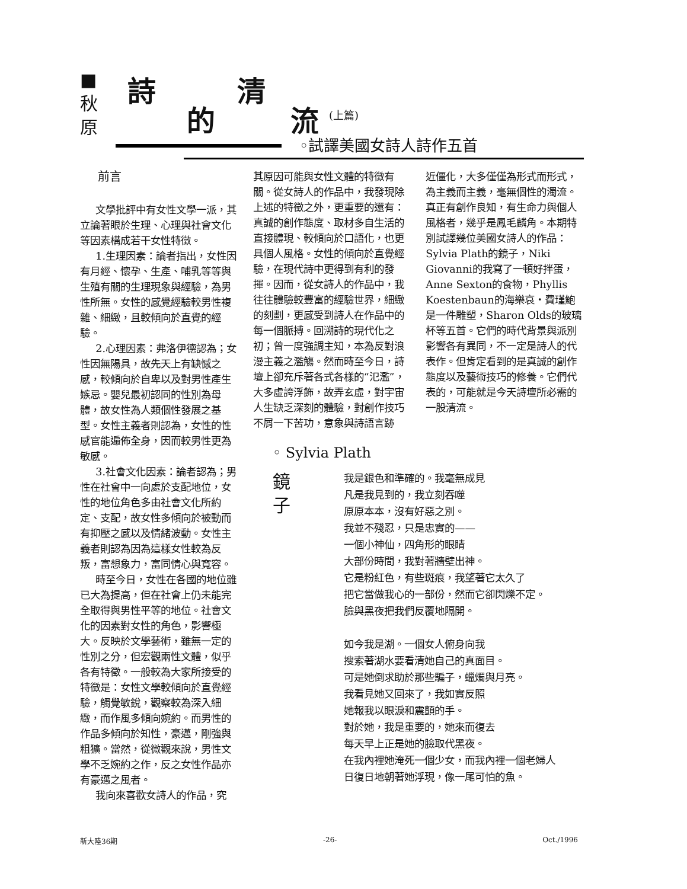■
秋
原
詩
的
清
流 (上篇)
◦試譯美國女詩人詩作五首
前言
文學批評中有女性文學一派，其立論著眼於生理、心理與社會文化等因素構成若干女性特徵。
1.生理因素：論者指出，女性因有月經、懷孕、生產、哺乳等等與生殖有關的生理現象與經驗，為男性所無。女性的感覺經驗較男性複雜、細緻，且較傾向於直覺的經驗。
2.心理因素：弗洛伊德認為；女性因無陽具，故先天上有缺憾之感，較傾向於自卑以及對男性產生嫉忌。嬰兒最初認同的性別為母體，故女性為人類個性發展之基型。女性主義者則認為，女性的性感官能遍佈全身，因而較男性更為敏感。
3.社會文化因素：論者認為；男性在社會中一向處於支配地位，女性的地位角色多由社會文化所約定、支配，故女性多傾向於被動而有抑壓之感以及情緒波動。女性主義者則認為因為這樣女性較為反叛，富想象力，富同情心與寬容。
時至今日，女性在各國的地位雖已大為提高，但在社會上仍未能完全取得與男性平等的地位。社會文化的因素對女性的角色，影響極大。反映於文學藝術，雖無一定的性別之分，但宏觀兩性文體，似乎各有特徵。一般較為大家所接受的特徵是：女性文學較傾向於直覺經驗，觸覺敏銳，觀察較為深入細緻，而作風多傾向婉約。而男性的作品多傾向於知性，豪邁，剛強與粗獷。當然，從微觀來說，男性文學不乏婉約之作，反之女性作品亦有豪邁之風者。
我向來喜歡女詩人的作品，究
其原因可能與女性文體的特徵有關。從女詩人的作品中，我發現除上述的特徵之外，更重要的還有：真誠的創作態度、取材多自生活的直接體現、較傾向於口語化，也更具個人風格。女性的傾向於直覺經驗，在現代詩中更得到有利的發揮。因而，從女詩人的作品中，我往往體驗較豐富的經驗世界，細緻的刻劃，更感受到詩人在作品中的每一個脈搏。回溯詩的現代化之初；曾一度強調主知，本為反對浪漫主義之濫觴。然而時至今日，詩壇上卻充斥著各式各樣的“氾濫”，大多虛誇浮飾，故弄玄虛，對宇宙人生缺乏深刻的體驗，對創作技巧不屑一下苦功，意象與詩語言跡
近僵化，大多僅僅為形式而形式，為主義而主義，毫無個性的濁流。真正有創作良知，有生命力與個人風格者，幾乎是鳳毛麟角。本期特別試譯幾位美國女詩人的作品：Sylvia Plath的鏡子，Niki Giovanni的我寫了一頓好拌蛋，Anne Sexton的食物，Phyllis Koestenbaun的海樂哀・費瑾鮑是一件雕塑，Sharon Olds的玻璃杯等五首。它們的時代背景與派別影響各有異同，不一定是詩人的代表作。但肯定看到的是真誠的創作態度以及藝術技巧的修養。它們代表的，可能就是今天詩壇所必需的一股清流。
◦ Sylvia Plath
鏡
子
我是銀色和準確的。我毫無成見
凡是我見到的，我立刻吞噬
原原本本，沒有好惡之別。
我並不殘忍，只是忠實的——
一個小神仙，四角形的眼睛
大部份時間，我對著牆壁出神。
它是粉紅色，有些斑痕，我望著它太久了
把它當做我心的一部份，然而它卻閃爍不定。
臉與黑夜把我們反覆地隔開。
如今我是湖。一個女人俯身向我
搜索著湖水要看清她自己的真面目。
可是她倒求助於那些騙子，蠟燭與月亮。
我看見她又回來了，我如實反照
她報我以眼淚和震顫的手。
對於她，我是重要的，她來而復去
每天早上正是她的臉取代黑夜。
在我內裡她淹死一個少女，而我內裡一個老婦人
日復日地朝著她浮現，像一尾可怕的魚。
新大陸36期 -26- Oct./1996